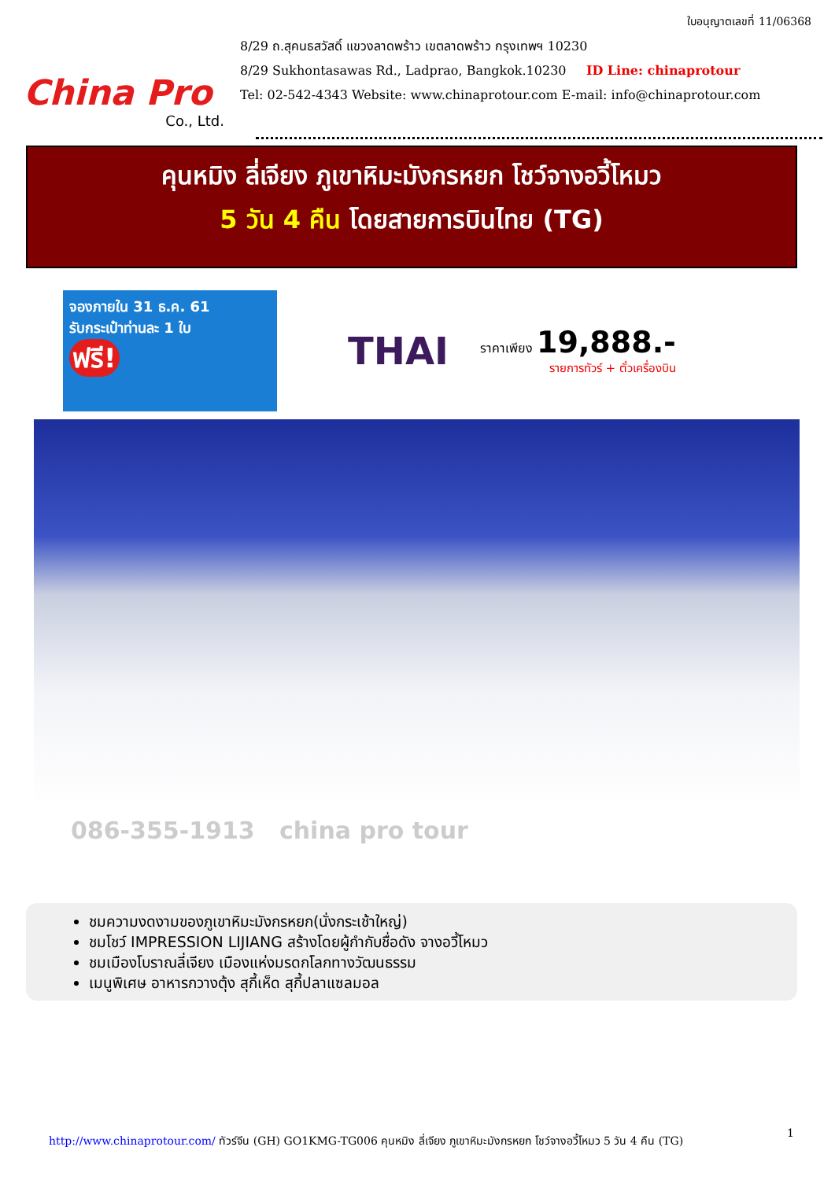China Pro
Co., Ltd.
ใบอนุญาตเลขที่ 11/06368
8/29 ถ.สุคนธสวัสดิ์ แขวงลาดพร้าว เขตลาดพร้าว กรุงเทพฯ 10230
8/29 Sukhontasawas Rd., Ladprao, Bangkok.10230 ID Line: chinaprotour
Tel: 02-542-4343 Website: www.chinaprotour.com E-mail: info@chinaprotour.com
คุนหมิง ลี่เจียง ภูเขาหิมะมังกรหยก โชว์จางอวี้โหมว
5 วัน 4 คืน โดยสายการบินไทย (TG)
จองภายใน 31 ธ.ค. 61
รับกระเป๋าท่านละ 1 ใบ
ฟรี!
THAI
ราคาเพียง 19,888.-
รายการทัวร์ + ตั๋วเครื่องบิน
086-355-1913 china pro tour
ชมความงดงามของภูเขาหิมะมังกรหยก(นั่งกระเช้าใหญ่)
ชมโชว์ IMPRESSION LIJIANG สร้างโดยผู้กำกับชื่อดัง จางอวี้โหมว
ชมเมืองโบราณลี่เจียง เมืองแห่งมรดกโลกทางวัฒนธรรม
เมนูพิเศษ อาหารกวางตุ้ง สุกี้เห็ด สุกี้ปลาแซลมอล
1
http://www.chinaprotour.com/ ทัวร์จีน (GH) GO1KMG-TG006 คุนหมิง ลี่เจียง ภูเขาหิมะมังกรหยก โชว์จางอวี้โหมว 5 วัน 4 คืน (TG)